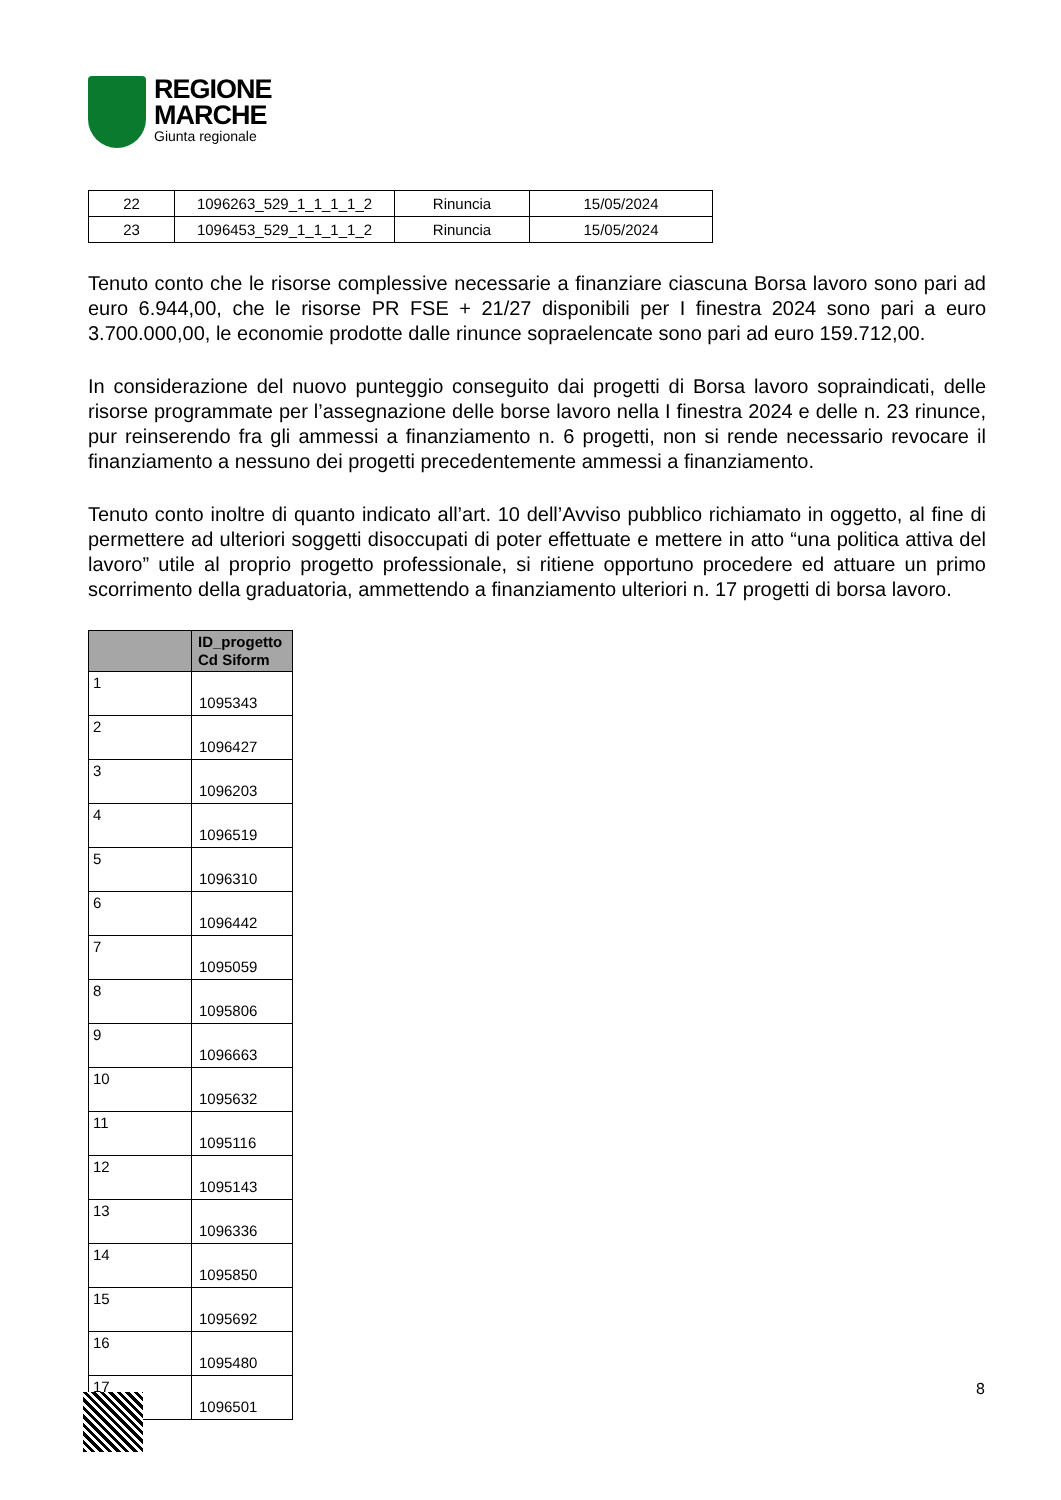REGIONE
MARCHE
Giunta regionale
| 22 | 1096263_529_1_1_1_1_2 | Rinuncia | 15/05/2024 |
| 23 | 1096453_529_1_1_1_1_2 | Rinuncia | 15/05/2024 |
Tenuto conto che le risorse complessive necessarie a finanziare ciascuna Borsa lavoro sono pari ad euro 6.944,00, che le risorse PR FSE + 21/27 disponibili per I finestra 2024 sono pari a euro 3.700.000,00, le economie prodotte dalle rinunce sopraelencate sono pari ad euro 159.712,00.
In considerazione del nuovo punteggio conseguito dai progetti di Borsa lavoro sopraindicati, delle risorse programmate per l’assegnazione delle borse lavoro nella I finestra 2024 e delle n. 23 rinunce, pur reinserendo fra gli ammessi a finanziamento n. 6 progetti, non si rende necessario revocare il finanziamento a nessuno dei progetti precedentemente ammessi a finanziamento.
Tenuto conto inoltre di quanto indicato all’art. 10 dell’Avviso pubblico richiamato in oggetto, al fine di permettere ad ulteriori soggetti disoccupati di poter effettuate e mettere in atto “una politica attiva del lavoro” utile al proprio progetto professionale, si ritiene opportuno procedere ed attuare un primo scorrimento della graduatoria, ammettendo a finanziamento ulteriori n. 17 progetti di borsa lavoro.
| | ID_progetto Cd Siform |
| --- | --- |
| 1 | 1095343 |
| 2 | 1096427 |
| 3 | 1096203 |
| 4 | 1096519 |
| 5 | 1096310 |
| 6 | 1096442 |
| 7 | 1095059 |
| 8 | 1095806 |
| 9 | 1096663 |
| 10 | 1095632 |
| 11 | 1095116 |
| 12 | 1095143 |
| 13 | 1096336 |
| 14 | 1095850 |
| 15 | 1095692 |
| 16 | 1095480 |
| 17 | 1096501 |
8